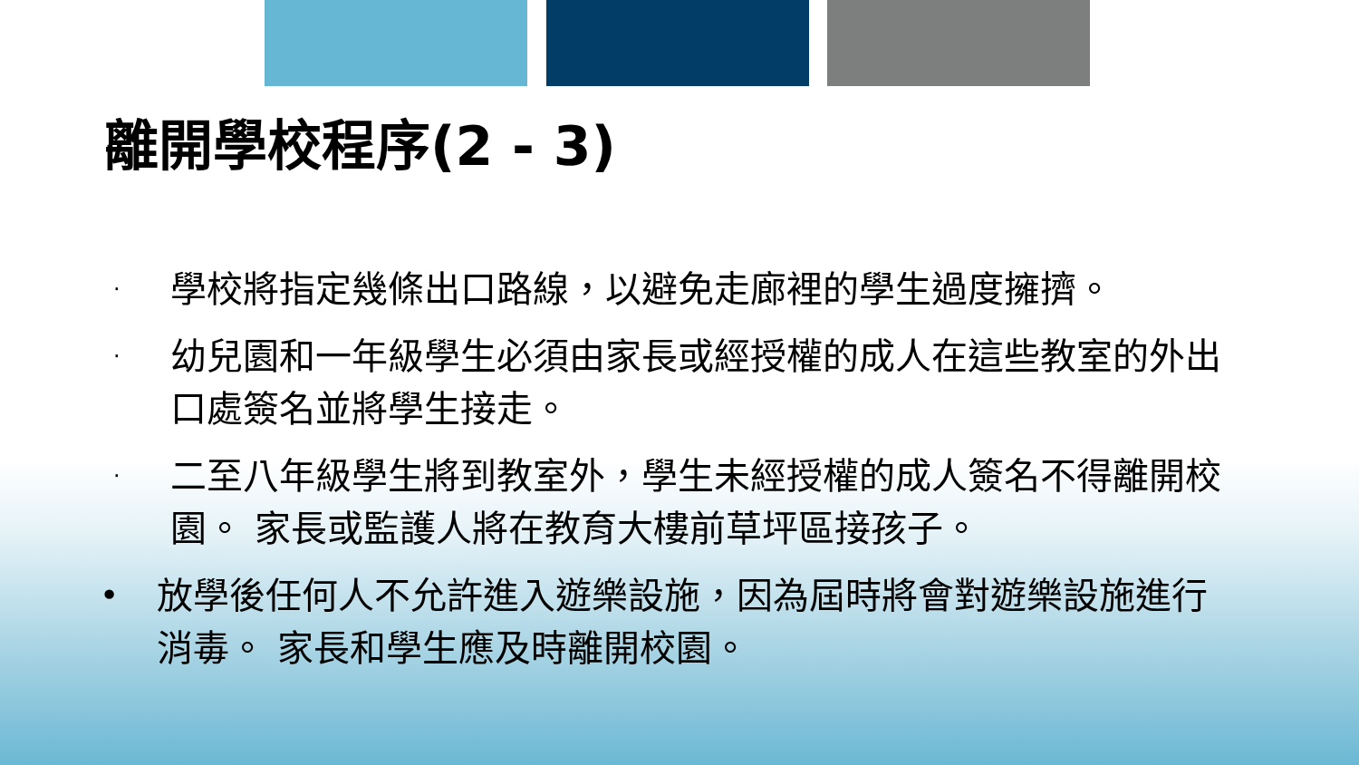離開學校程序(2 - 3)
· 學校將指定幾條出口路線，以避免走廊裡的學生過度擁擠。
· 幼兒園和一年級學生必須由家長或經授權的成人在這些教室的外出口處簽名並將學生接走。
· 二至八年級學生將到教室外，學生未經授權的成人簽名不得離開校園。 家長或監護人將在教育大樓前草坪區接孩子。
• 放學後任何人不允許進入遊樂設施，因為屆時將會對遊樂設施進行消毒。 家長和學生應及時離開校園。